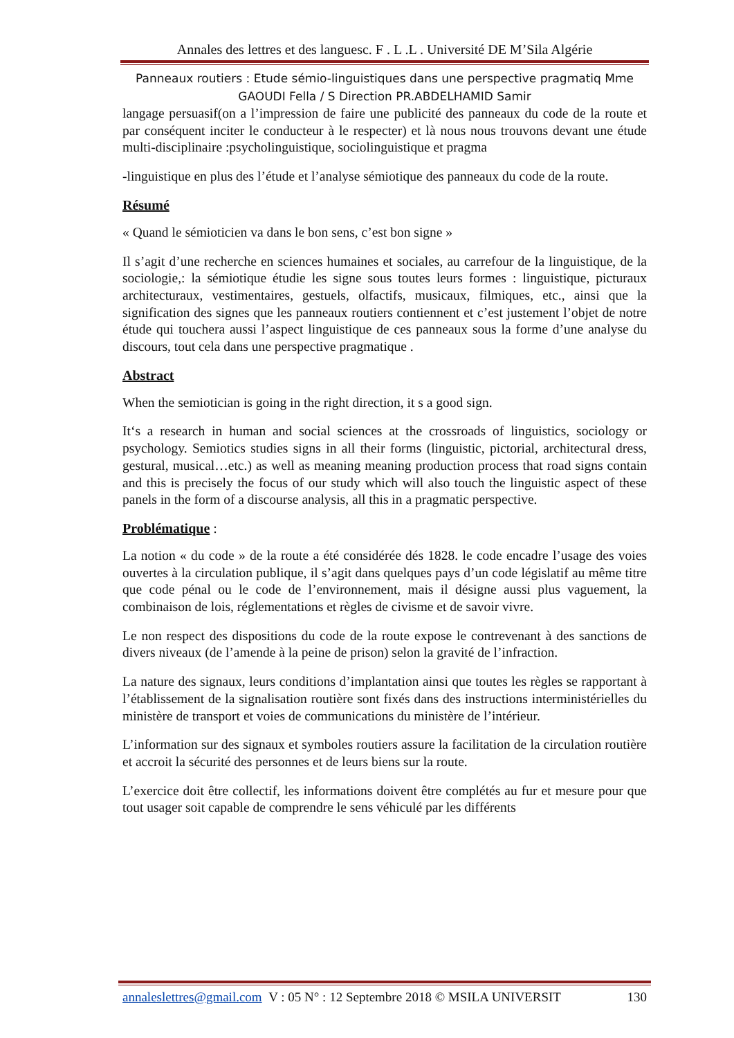Annales des lettres et des languesc. F . L .L . Université DE M’Sila Algérie
Panneaux routiers : Etude sémio-linguistiques dans une perspective pragmatiq Mme
GAOUDI Fella / S Direction PR.ABDELHAMID Samir
langage persuasif(on a l’impression de faire une publicité des panneaux du code de la route et par conséquent inciter le conducteur à le respecter) et là nous nous trouvons devant une étude multi-disciplinaire :psycholinguistique, sociolinguistique et pragma
-linguistique en plus des l’étude et l’analyse sémiotique des panneaux du code de la route.
Résumé
« Quand le sémioticien va dans le bon sens, c’est bon signe »
Il s’agit d’une recherche en sciences humaines et sociales, au carrefour de la linguistique, de la sociologie,: la sémiotique étudie les signe sous toutes leurs formes : linguistique, picturaux architecturaux, vestimentaires, gestuels, olfactifs, musicaux, filmiques, etc., ainsi que la signification des signes que les panneaux routiers contiennent et c’est justement l’objet de notre étude qui touchera aussi l’aspect linguistique de ces panneaux sous la forme d’une analyse du discours, tout cela dans une perspective pragmatique .
Abstract
When the semiotician is going in the right direction, it s a good sign.
It‘s a research in human and social sciences at the crossroads of linguistics, sociology or psychology. Semiotics studies signs in all their forms (linguistic, pictorial, architectural dress, gestural, musical…etc.) as well as meaning meaning production process that road signs contain and this is precisely the focus of our study which will also touch the linguistic aspect of these panels in the form of a discourse analysis, all this in a pragmatic perspective.
Problématique :
La notion « du code » de la route a été considérée dés 1828. le code encadre l’usage des voies ouvertes à la circulation publique, il s’agit dans quelques pays d’un code législatif au même titre que code pénal ou le code de l’environnement, mais il désigne aussi plus vaguement, la combinaison de lois, réglementations et règles de civisme et de savoir vivre.
Le non respect des dispositions du code de la route expose le contrevenant à des sanctions de divers niveaux (de l’amende à la peine de prison) selon la gravité de l’infraction.
La nature des signaux, leurs conditions d’implantation ainsi que toutes les règles se rapportant à l’établissement de la signalisation routière sont fixés dans des instructions interministérielles du ministère de transport et voies de communications du ministère de l’intérieur.
L’information sur des signaux et symboles routiers assure la facilitation de la circulation routière et accroit la sécurité des personnes et de leurs biens sur la route.
L’exercice doit être collectif, les informations doivent être complétés au fur et mesure pour que tout usager soit capable de comprendre le sens véhiculé par les différents
annaleslettres@gmail.com V : 05 N° : 12 Septembre 2018 © MSILA UNIVERSIT 130